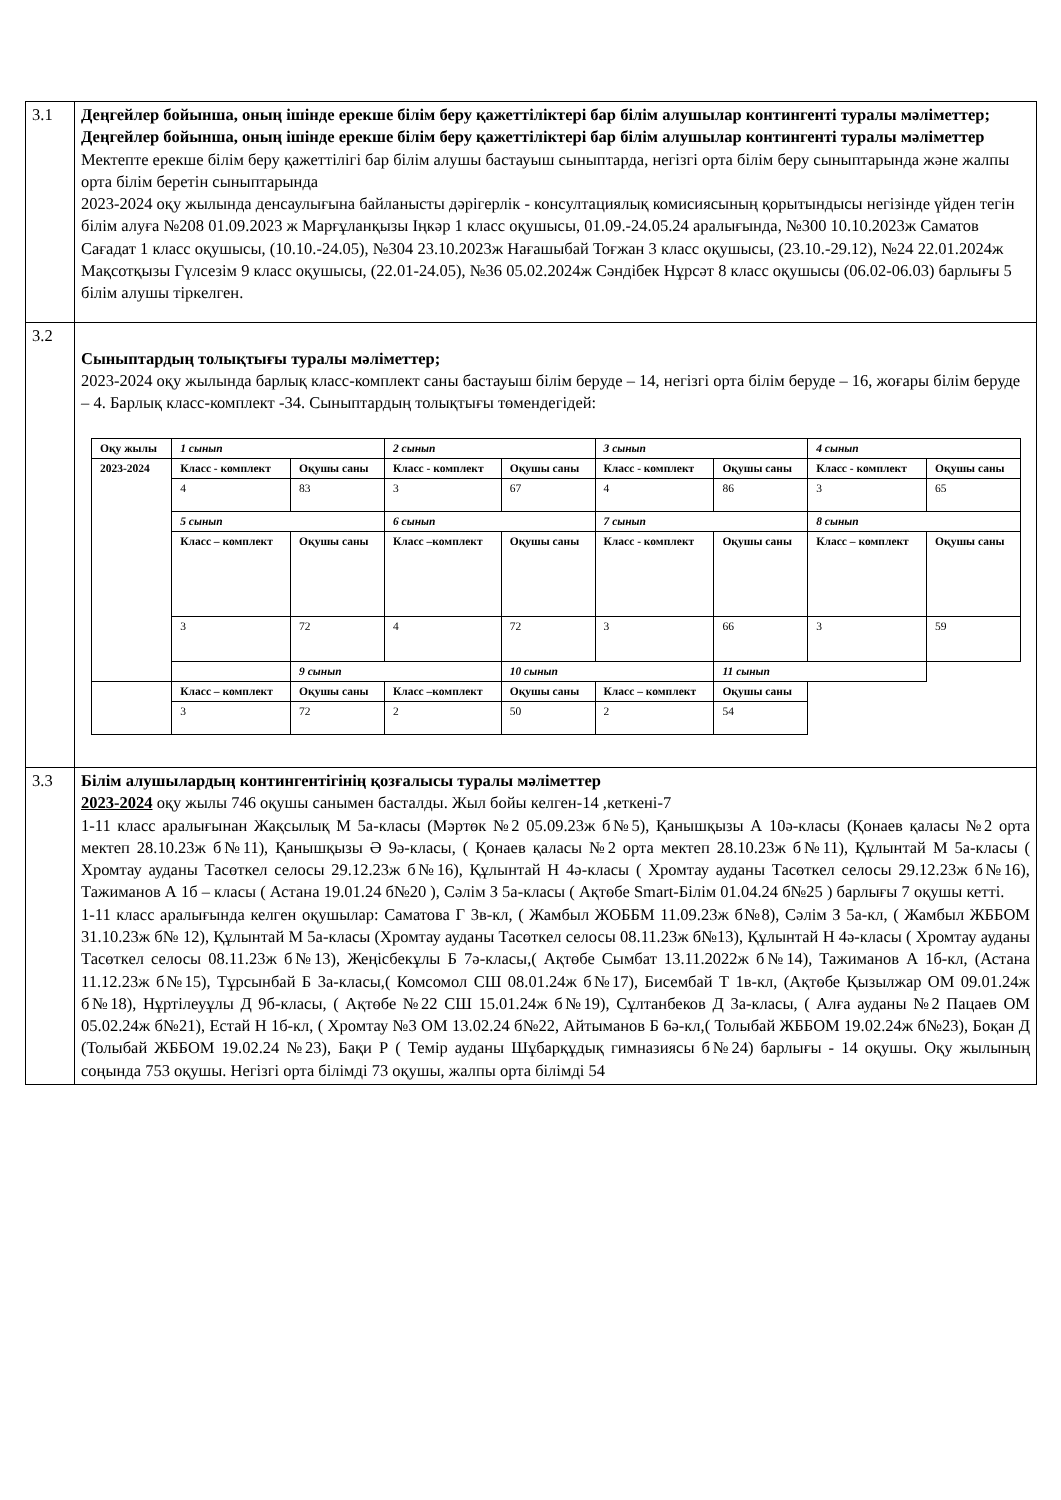| 3.1 | Деңгейлер бойынша, оның ішінде ерекше білім беру қажеттіліктері бар білім алушылар контингенті туралы мәліметтер; Деңгейлер бойынша, оның ішінде ерекше білім беру қажеттіліктері бар білім алушылар контингенті туралы мәліметтер Мектепте ерекше білім беру қажеттілігі бар білім алушы бастауыш сыныптарда, негізгі орта білім беру сыныптарында және жалпы орта білім беретін сыныптарында 2023-2024 оқу жылында денсаулығына байланысты дәрігерлік - консултациялық комисиясының қорытындысы негізінде үйден тегін білім алуға №208 01.09.2023 ж Марғұланқызы Іңкәр 1 класс оқушысы, 01.09.-24.05.24 аралығында, №300 10.10.2023ж Саматов Сағадат 1 класс оқушысы, (10.10.-24.05), №304 23.10.2023ж Нағашыбай Тоғжан 3 класс оқушысы, (23.10.-29.12), №24 22.01.2024ж Мақсотқызы Гүлсезім 9 класс оқушысы, (22.01-24.05), №36 05.02.2024ж Сәндібек Нұрсәт 8 класс оқушысы (06.02-06.03) барлығы 5 білім алушы тіркелген. |
| 3.2 | Сыныптардың толықтығы туралы мәліметтер; 2023-2024 оқу жылында барлық класс-комплект саны бастауыш білім беруде – 14, негізгі орта білім беруде – 16, жоғары білім беруде – 4. Барлық класс-комплект -34. Сыныптардың толықтығы төмендегідей: / Оқу жылы / 1 сынып / / 2 сынып / / 3 сынып / / 4 сынып / / / 2023-2024 / Класс - комплект / Оқушы саны / Класс - комплект / Оқушы саны / Класс - комплект / Оқушы саны / Класс - комплект / Оқушы саны / / / 4 / 83 / 3 / 67 / 4 / 86 / 3 / 65 / / / 5 сынып / / 6 сынып / / 7 сынып / / 8 сынып / / / / Класс – комплект / Оқушы саны / Класс –комплект / Оқушы саны / Класс - комплект / Оқушы саны / Класс – комплект / Оқушы саны / / / 3 / 72 / 4 / 72 / 3 / 66 / 3 / 59 / / / / 9 сынып / / 10 сынып / / 11 сынып / / / / / Класс – комплект / Оқушы саны / Класс –комплект / Оқушы саны / Класс – комплект / Оқушы саны / / / / / 3 / 72 / 2 / 50 / 2 / 54 / / / |
| 3.3 | Білім алушылардың контингентігінің қозғалысы туралы мәліметтер 2023-2024 оқу жылы 746 оқушы санымен басталды. Жыл бойы келген-14 ,кеткені-7 1-11 класс аралығынан Жақсылық М 5а-класы (Мәртөк №2 05.09.23ж б№5), Қанышқызы А 10ә-класы (Қонаев қаласы №2 орта мектеп 28.10.23ж б№11), Қанышқызы Ә 9ә-класы, ( Қонаев қаласы №2 орта мектеп 28.10.23ж б№11), Құлынтай М 5а-класы ( Хромтау ауданы Тасөткел селосы 29.12.23ж б№16), Құлынтай Н 4ә-класы ( Хромтау ауданы Тасөткел селосы 29.12.23ж б№16), Тажиманов А 1б – класы ( Астана 19.01.24 б№20 ), Сәлім З 5а-класы ( Ақтөбе Smart-Білім 01.04.24 б№25 ) барлығы 7 оқушы кетті. 1-11 класс аралығында келген оқушылар: Саматова Г 3в-кл, ( Жамбыл ЖОББМ 11.09.23ж б№8), Сәлім З 5а-кл, ( Жамбыл ЖББОМ 31.10.23ж б№ 12), Құлынтай М 5а-класы (Хромтау ауданы Тасөткел селосы 08.11.23ж б№13), Құлынтай Н 4ә-класы ( Хромтау ауданы Тасөткел селосы 08.11.23ж б№13), Жеңісбекұлы Б 7ә-класы,( Ақтөбе Сымбат 13.11.2022ж б№14), Тажиманов А 1б-кл, (Астана 11.12.23ж б№15), Тұрсынбай Б 3а-класы,( Комсомол СШ 08.01.24ж б№17), Бисембай Т 1в-кл, (Ақтөбе Қызылжар ОМ 09.01.24ж б№18), Нұртілеуұлы Д 9б-класы, ( Ақтөбе №22 СШ 15.01.24ж б№19), Сұлтанбеков Д 3а-класы, ( Алға ауданы №2 Пацаев ОМ 05.02.24ж б№21), Естай Н 1б-кл, ( Хромтау №3 ОМ 13.02.24 б№22, Айтыманов Б 6ә-кл,( Толыбай ЖББОМ 19.02.24ж б№23), Боқан Д (Толыбай ЖББОМ 19.02.24 №23), Бақи Р ( Темір ауданы Шұбарқұдық гимназиясы б№24) барлығы - 14 оқушы. Оқу жылының соңында 753 оқушы. Негізгі орта білімді 73 оқушы, жалпы орта білімді 54 |